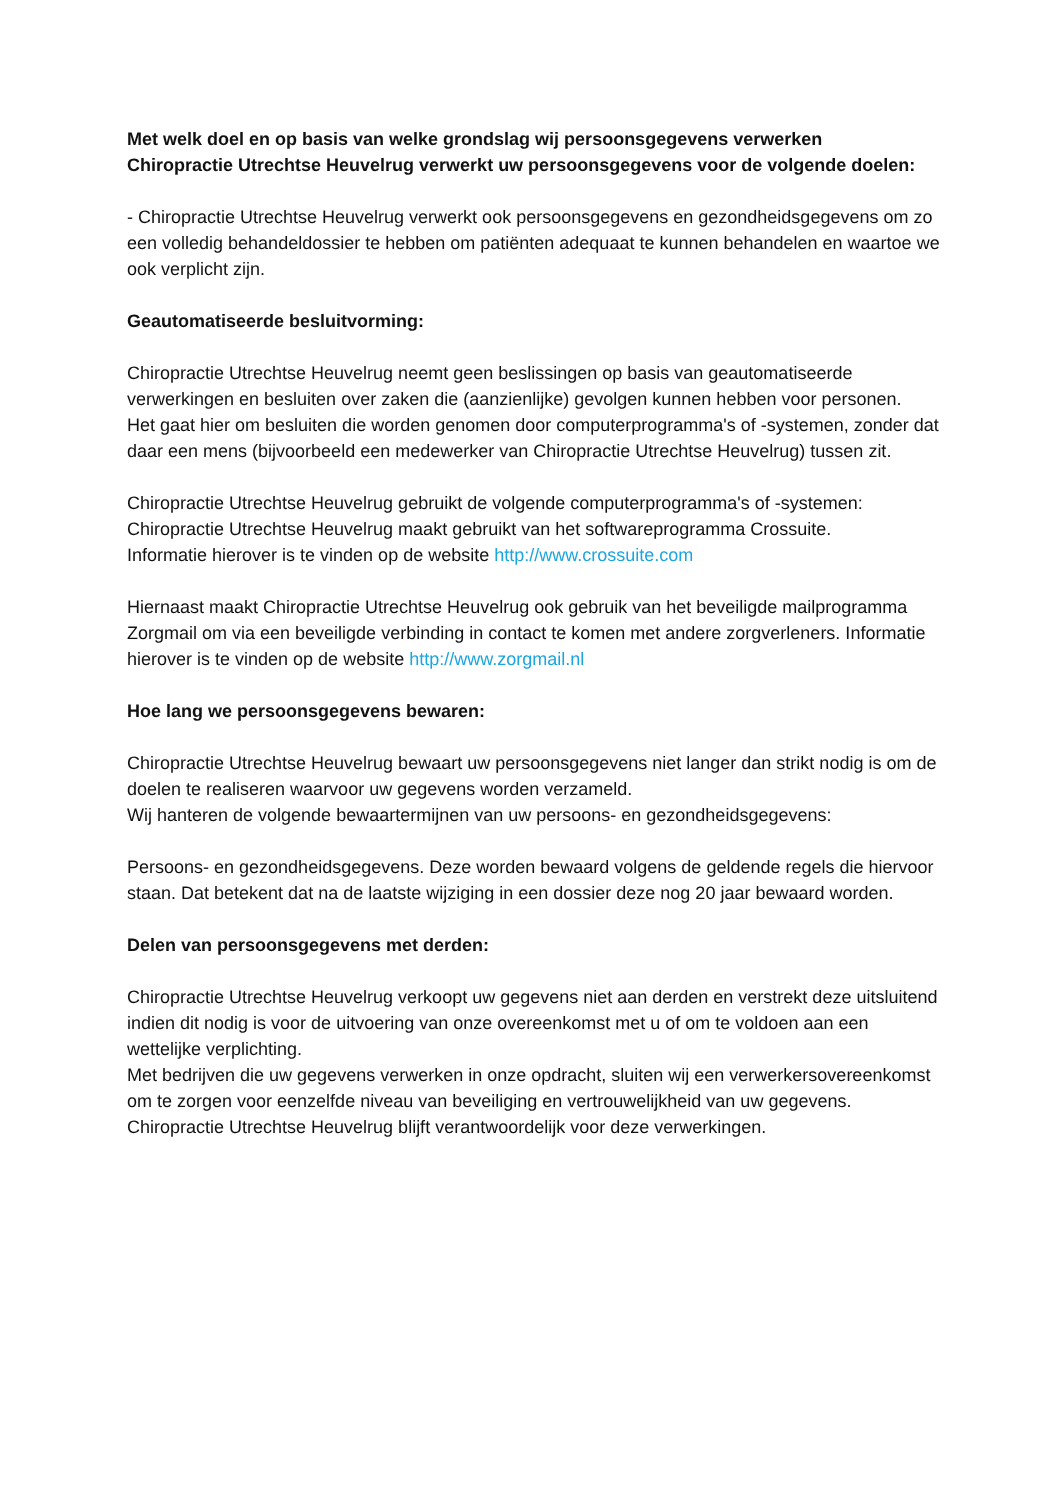Met welk doel en op basis van welke grondslag wij persoonsgegevens verwerken
Chiropractie Utrechtse Heuvelrug verwerkt uw persoonsgegevens voor de volgende doelen:
- Chiropractie Utrechtse Heuvelrug verwerkt ook persoonsgegevens en gezondheidsgegevens om zo een volledig behandeldossier te hebben om patiënten adequaat te kunnen behandelen en waartoe we ook verplicht zijn.
Geautomatiseerde besluitvorming:
Chiropractie Utrechtse Heuvelrug neemt geen beslissingen op basis van geautomatiseerde verwerkingen en besluiten over zaken die (aanzienlijke) gevolgen kunnen hebben voor personen.
Het gaat hier om besluiten die worden genomen door computerprogramma's of -systemen, zonder dat daar een mens (bijvoorbeeld een medewerker van Chiropractie Utrechtse Heuvelrug) tussen zit.
Chiropractie Utrechtse Heuvelrug gebruikt de volgende computerprogramma's of -systemen:
Chiropractie Utrechtse Heuvelrug maakt gebruikt van het softwareprogramma Crossuite.
Informatie hierover is te vinden op de website http://www.crossuite.com
Hiernaast maakt Chiropractie Utrechtse Heuvelrug ook gebruik van het beveiligde mailprogramma Zorgmail om via een beveiligde verbinding in contact te komen met andere zorgverleners. Informatie hierover is te vinden op de website http://www.zorgmail.nl
Hoe lang we persoonsgegevens bewaren:
Chiropractie Utrechtse Heuvelrug bewaart uw persoonsgegevens niet langer dan strikt nodig is om de doelen te realiseren waarvoor uw gegevens worden verzameld.
Wij hanteren de volgende bewaartermijnen van uw persoons- en gezondheidsgegevens:
Persoons- en gezondheidsgegevens. Deze worden bewaard volgens de geldende regels die hiervoor staan. Dat betekent dat na de laatste wijziging in een dossier deze nog 20 jaar bewaard worden.
Delen van persoonsgegevens met derden:
Chiropractie Utrechtse Heuvelrug verkoopt uw gegevens niet aan derden en verstrekt deze uitsluitend indien dit nodig is voor de uitvoering van onze overeenkomst met u of om te voldoen aan een wettelijke verplichting.
Met bedrijven die uw gegevens verwerken in onze opdracht, sluiten wij een verwerkersovereenkomst om te zorgen voor eenzelfde niveau van beveiliging en vertrouwelijkheid van uw gegevens.
Chiropractie Utrechtse Heuvelrug blijft verantwoordelijk voor deze verwerkingen.